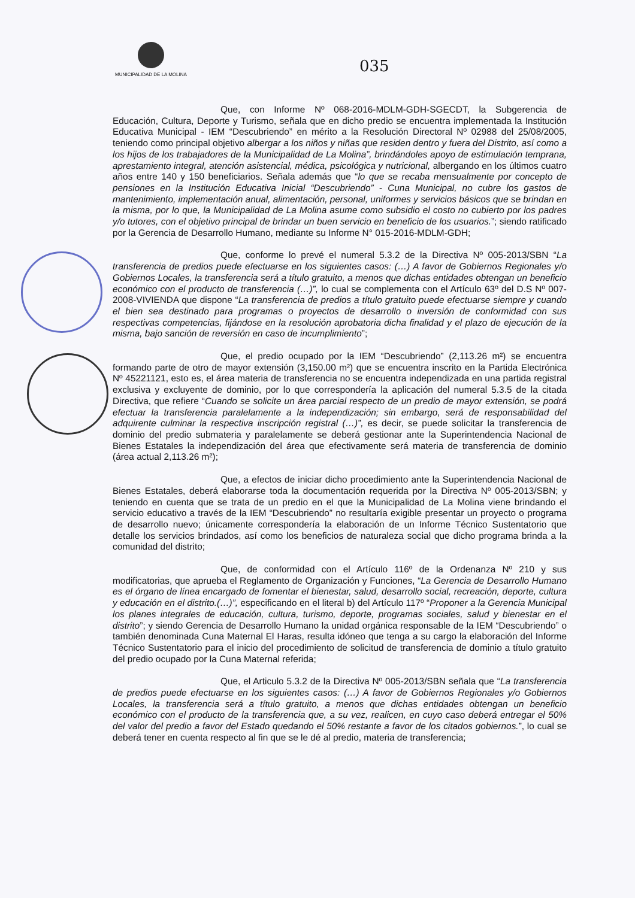MUNICIPALIDAD DE LA MOLINA
035
Que, con Informe Nº 068-2016-MDLM-GDH-SGECDT, la Subgerencia de Educación, Cultura, Deporte y Turismo, señala que en dicho predio se encuentra implementada la Institución Educativa Municipal - IEM “Descubriendo” en mérito a la Resolución Directoral Nº 02988 del 25/08/2005, teniendo como principal objetivo albergar a los niños y niñas que residen dentro y fuera del Distrito, así como a los hijos de los trabajadores de la Municipalidad de La Molina”, brindándoles apoyo de estimulación temprana, aprestamiento integral, atención asistencial, médica, psicológica y nutricional, albergando en los últimos cuatro años entre 140 y 150 beneficiarios. Señala además que “lo que se recaba mensualmente por concepto de pensiones en la Institución Educativa Inicial “Descubriendo” - Cuna Municipal, no cubre los gastos de mantenimiento, implementación anual, alimentación, personal, uniformes y servicios básicos que se brindan en la misma, por lo que, la Municipalidad de La Molina asume como subsidio el costo no cubierto por los padres y/o tutores, con el objetivo principal de brindar un buen servicio en beneficio de los usuarios.”; siendo ratificado por la Gerencia de Desarrollo Humano, mediante su Informe N° 015-2016-MDLM-GDH;
Que, conforme lo prevé el numeral 5.3.2 de la Directiva Nº 005-2013/SBN “La transferencia de predios puede efectuarse en los siguientes casos: (…) A favor de Gobiernos Regionales y/o Gobiernos Locales, la transferencia será a título gratuito, a menos que dichas entidades obtengan un beneficio económico con el producto de transferencia (…)”, lo cual se complementa con el Artículo 63º del D.S Nº 007-2008-VIVIENDA que dispone “La transferencia de predios a título gratuito puede efectuarse siempre y cuando el bien sea destinado para programas o proyectos de desarrollo o inversión de conformidad con sus respectivas competencias, fijándose en la resolución aprobatoria dicha finalidad y el plazo de ejecución de la misma, bajo sanción de reversión en caso de incumplimiento”;
Que, el predio ocupado por la IEM “Descubriendo” (2,113.26 m²) se encuentra formando parte de otro de mayor extensión (3,150.00 m²) que se encuentra inscrito en la Partida Electrónica Nº 45221121, esto es, el área materia de transferencia no se encuentra independizada en una partida registral exclusiva y excluyente de dominio, por lo que correspondería la aplicación del numeral 5.3.5 de la citada Directiva, que refiere “Cuando se solicite un área parcial respecto de un predio de mayor extensión, se podrá efectuar la transferencia paralelamente a la independización; sin embargo, será de responsabilidad del adquirente culminar la respectiva inscripción registral (…)”, es decir, se puede solicitar la transferencia de dominio del predio submateria y paralelamente se deberá gestionar ante la Superintendencia Nacional de Bienes Estatales la independización del área que efectivamente será materia de transferencia de dominio (área actual 2,113.26 m²);
Que, a efectos de iniciar dicho procedimiento ante la Superintendencia Nacional de Bienes Estatales, deberá elaborarse toda la documentación requerida por la Directiva Nº 005-2013/SBN; y teniendo en cuenta que se trata de un predio en el que la Municipalidad de La Molina viene brindando el servicio educativo a través de la IEM “Descubriendo” no resultaría exigible presentar un proyecto o programa de desarrollo nuevo; únicamente correspondería la elaboración de un Informe Técnico Sustentatorio que detalle los servicios brindados, así como los beneficios de naturaleza social que dicho programa brinda a la comunidad del distrito;
Que, de conformidad con el Artículo 116º de la Ordenanza Nº 210 y sus modificatorias, que aprueba el Reglamento de Organización y Funciones, “La Gerencia de Desarrollo Humano es el órgano de línea encargado de fomentar el bienestar, salud, desarrollo social, recreación, deporte, cultura y educación en el distrito.(…)”, especificando en el literal b) del Artículo 117º “Proponer a la Gerencia Municipal los planes integrales de educación, cultura, turismo, deporte, programas sociales, salud y bienestar en el distrito”; y siendo Gerencia de Desarrollo Humano la unidad orgánica responsable de la IEM “Descubriendo” o también denominada Cuna Maternal El Haras, resulta idóneo que tenga a su cargo la elaboración del Informe Técnico Sustentatorio para el inicio del procedimiento de solicitud de transferencia de dominio a título gratuito del predio ocupado por la Cuna Maternal referida;
Que, el Articulo 5.3.2 de la Directiva Nº 005-2013/SBN señala que “La transferencia de predios puede efectuarse en los siguientes casos: (…) A favor de Gobiernos Regionales y/o Gobiernos Locales, la transferencia será a título gratuito, a menos que dichas entidades obtengan un beneficio económico con el producto de la transferencia que, a su vez, realicen, en cuyo caso deberá entregar el 50% del valor del predio a favor del Estado quedando el 50% restante a favor de los citados gobiernos.”, lo cual se deberá tener en cuenta respecto al fin que se le dé al predio, materia de transferencia;